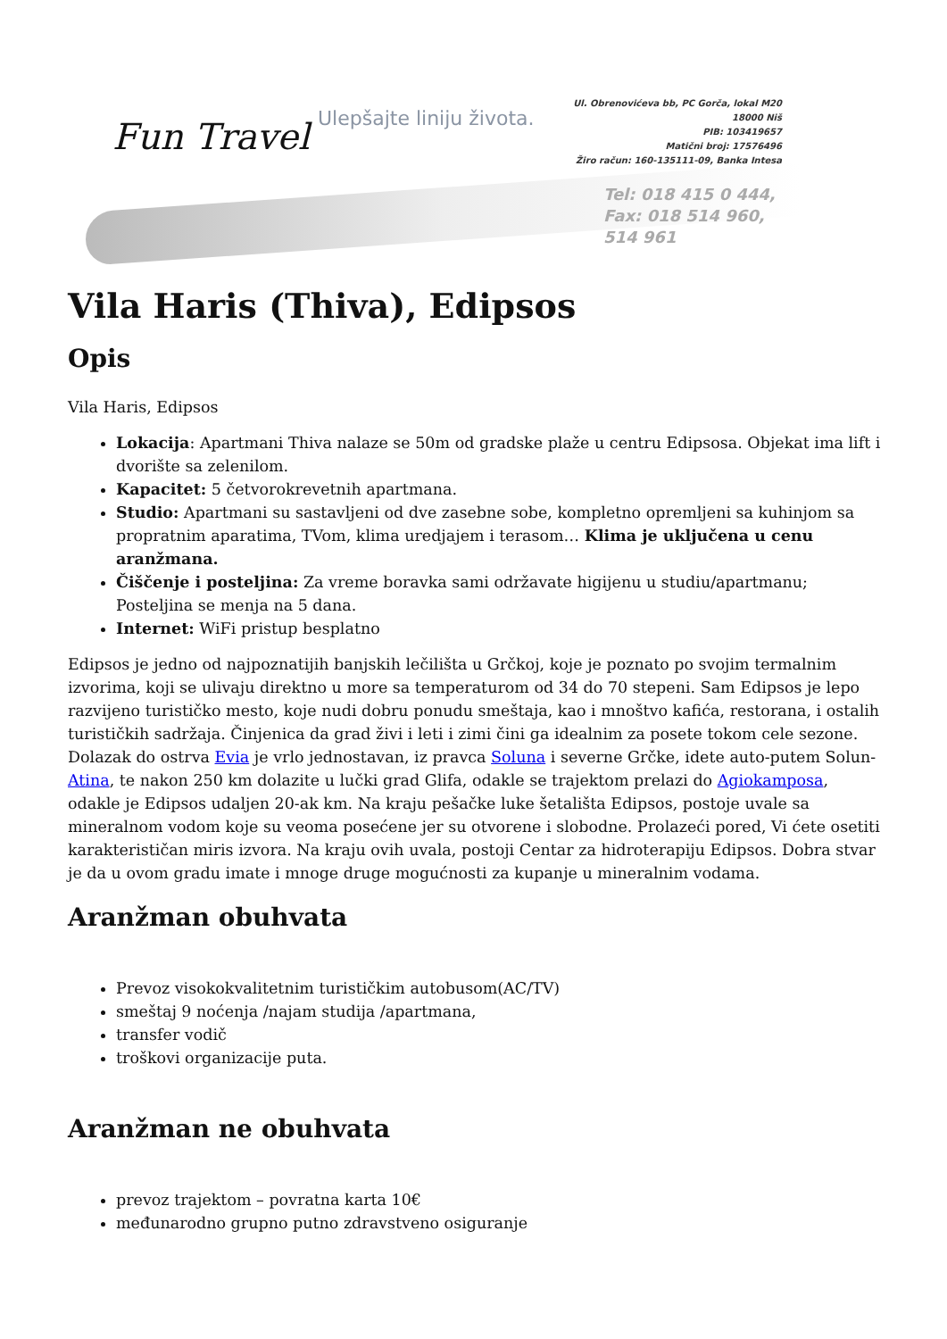Fun Travel
Ulepšajte liniju života.
Ul. Obrenovićeva bb, PC Gorča, lokal M20 18000 Niš
PIB: 103419657
Matični broj: 17576496
Žiro račun: 160-135111-09, Banka Intesa
Tel: 018 415 0 444,
Fax: 018 514 960, 514 961
Vila Haris (Thiva), Edipsos
Opis
Vila Haris, Edipsos
Lokacija: Apartmani Thiva nalaze se 50m od gradske plaže u centru Edipsosa. Objekat ima lift i dvorište sa zelenilom.
Kapacitet: 5 četvorokrevetnih apartmana.
Studio: Apartmani su sastavljeni od dve zasebne sobe, kompletno opremljeni sa kuhinjom sa propratnim aparatima, TVom, klima uredjajem i terasom… Klima je uključena u cenu aranžmana.
Čiščenje i posteljina: Za vreme boravka sami održavate higijenu u studiu/apartmanu; Posteljina se menja na 5 dana.
Internet: WiFi pristup besplatno
Edipsos je jedno od najpoznatijih banjskih lečilišta u Grčkoj, koje je poznato po svojim termalnim izvorima, koji se ulivaju direktno u more sa temperaturom od 34 do 70 stepeni. Sam Edipsos je lepo razvijeno turističko mesto, koje nudi dobru ponudu smeštaja, kao i mnoštvo kafića, restorana, i ostalih turističkih sadržaja. Činjenica da grad živi i leti i zimi čini ga idealnim za posete tokom cele sezone. Dolazak do ostrva Evia je vrlo jednostavan, iz pravca Soluna i severne Grčke, idete auto-putem Solun-Atina, te nakon 250 km dolazite u lučki grad Glifa, odakle se trajektom prelazi do Agiokamposa, odakle je Edipsos udaljen 20-ak km. Na kraju pešačke luke šetališta Edipsos, postoje uvale sa mineralnom vodom koje su veoma posećene jer su otvorene i slobodne. Prolazeći pored, Vi ćete osetiti karakterističan miris izvora. Na kraju ovih uvala, postoji Centar za hidroterapiju Edipsos. Dobra stvar je da u ovom gradu imate i mnoge druge mogućnosti za kupanje u mineralnim vodama.
Aranžman obuhvata
Prevoz visokokvalitetnim turističkim autobusom(AC/TV)
smeštaj 9 noćenja /najam studija /apartmana,
transfer vodič
troškovi organizacije puta.
Aranžman ne obuhvata
prevoz trajektom – povratna karta 10€
međunarodno grupno putno zdravstveno osiguranje